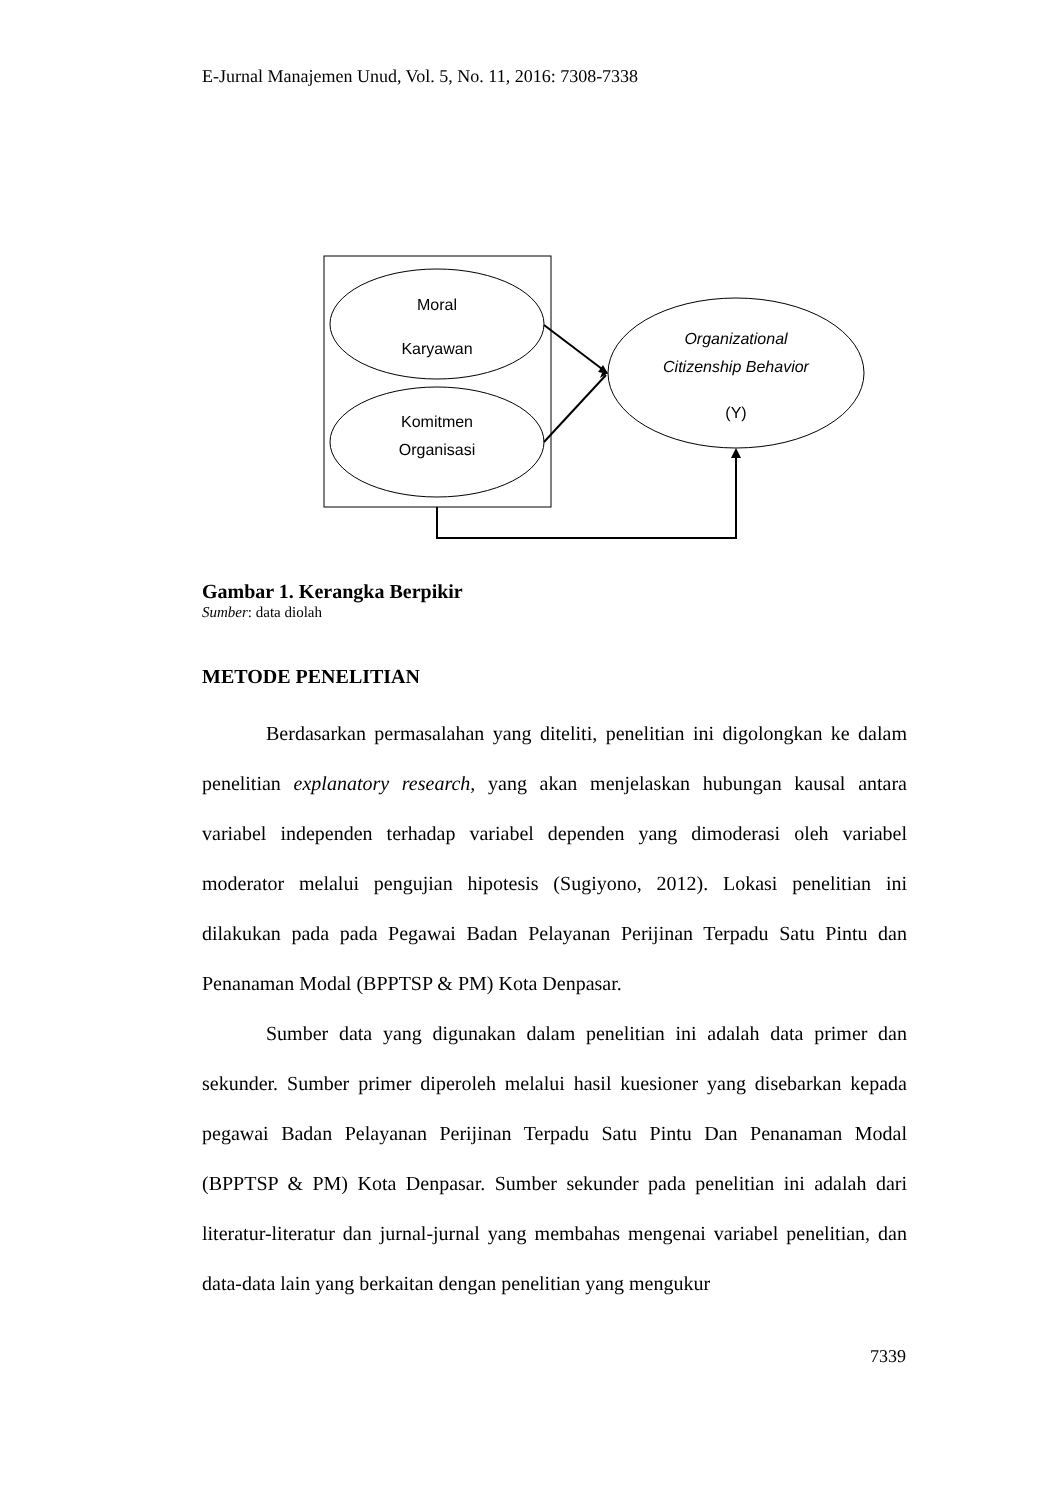E-Jurnal Manajemen Unud, Vol. 5, No. 11, 2016: 7308-7338
Moral
Karyawan
Komitmen
Organisasi
Organizational
Citizenship Behavior
(Y)
Gambar 1. Kerangka Berpikir
Sumber: data diolah
METODE PENELITIAN
Berdasarkan permasalahan yang diteliti, penelitian ini digolongkan ke dalam penelitian explanatory research, yang akan menjelaskan hubungan kausal antara variabel independen terhadap variabel dependen yang dimoderasi oleh variabel moderator melalui pengujian hipotesis (Sugiyono, 2012). Lokasi penelitian ini dilakukan pada pada Pegawai Badan Pelayanan Perijinan Terpadu Satu Pintu dan Penanaman Modal (BPPTSP & PM) Kota Denpasar.
Sumber data yang digunakan dalam penelitian ini adalah data primer dan sekunder. Sumber primer diperoleh melalui hasil kuesioner yang disebarkan kepada pegawai Badan Pelayanan Perijinan Terpadu Satu Pintu Dan Penanaman Modal (BPPTSP & PM) Kota Denpasar. Sumber sekunder pada penelitian ini adalah dari literatur-literatur dan jurnal-jurnal yang membahas mengenai variabel penelitian, dan data-data lain yang berkaitan dengan penelitian yang mengukur
7339